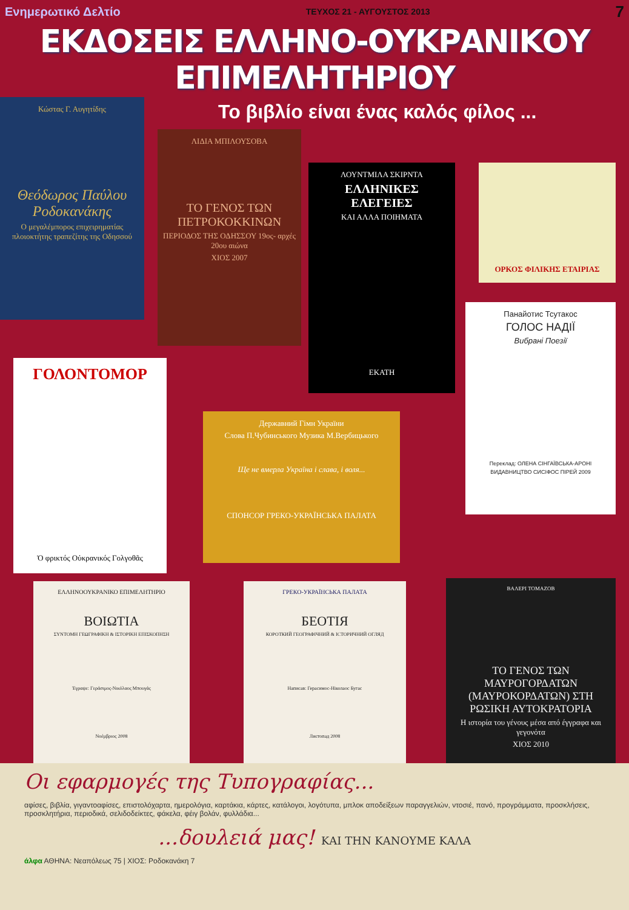Ενημερωτικό Δελτίο ΤΕΥΧΟΣ 21 - ΑΥΓΟΥΣΤΟΣ 2013 7
ΕΚΔΟΣΕΙΣ ΕΛΛΗΝΟ-ΟΥΚΡΑΝΙΚΟΥ ΕΠΙΜΕΛΗΤΗΡΙΟΥ
Κώστας Γ. Αυγητίδης
Θεόδωρος Παύλου Ροδοκανάκης
Ο μεγαλέμπορος επιχειρηματίας πλοιοκτήτης τραπεζίτης της Οδησσού
Το βιβλίο είναι ένας καλός φίλος ...
ΛΙΔΙΑ ΜΠΙΛΟΥΣΟΒΑ
ΤΟ ΓΕΝΟΣ ΤΩΝ ΠΕΤΡΟΚΟΚΚΙΝΩΝ
ΠΕΡΙΟΔΟΣ ΤΗΣ ΟΔΗΣΣΟΥ 19ος- αρχές 20ου αιώνα
ΧΙΟΣ 2007
ΛΟΥΝΤΜΙΛΑ ΣΚΙΡΝΤΑ
ΕΛΛΗΝΙΚΕΣ ΕΛΕΓΕΙΕΣ
ΚΑΙ ΑΛΛΑ ΠΟΙΗΜΑΤΑ
ΕΚΑΤΗ
ΟΡΚΟΣ ΦΙΛΙΚΗΣ ΕΤΑΙΡΙΑΣ
Панайотис Тсутакос
ГОЛОС НАДІЇ
Вибрані Поезії
Переклад: ОЛЕНА СІНГАЇВСЬКА-АРОНІ
ВИДАВНИЦТВО СИСІФОС ПІРЕЙ 2009
ΓΟΛΟΝΤΟΜΟΡ
Ὁ φρικτός Οὐκρανικός Γολγοθᾶς
Державний Гімн України
Слова П.Чубинського Музика М.Вербицького
Ще не вмерла Україна і слава, і воля...
СПОНСОР ГРЕКО-УКРАЇНСЬКА ПАЛАТА
ΒΑΛΕΡΙ ΤΟΜΑΖΟΒ
ΤΟ ΓΕΝΟΣ ΤΩΝ ΜΑΥΡΟΓΟΡΔΑΤΩΝ (ΜΑΥΡΟΚΟΡΔΑΤΩΝ) ΣΤΗ ΡΩΣΙΚΗ ΑΥΤΟΚΡΑΤΟΡΙΑ
Η ιστορία του γένους μέσα από έγγραφα και γεγονότα
ΧΙΟΣ 2010
ΕΛΛΗΝΟΟΥΚΡΑΝΙΚΟ ΕΠΙΜΕΛΗΤΗΡΙΟ
ΒΟΙΩΤΙΑ
ΣΥΝΤΟΜΗ ΓΕΩΓΡΑΦΙΚΗ & ΙΣΤΟΡΙΚΗ ΕΠΙΣΚΟΠΗΣΗ
Έγραψε: Γεράσιμος-Νικόλαος Μπουγάς
Νοέμβριος 2008
ГРЕКО-УКРАЇНСЬКА ПАЛАТА
БЕОТІЯ
КОРОТКИЙ ГЕОГРАФІЧНИЙ & ІСТОРИЧНИЙ ОГЛЯД
Написав: Герасимос-Ніколаос Бугас
Листопад 2008
Οι εφαρμογές της Τυπογραφίας...
αφίσες, βιβλία, γιγαντοαφίσες, επιστολόχαρτα, ημερολόγια, καρτάκια, κάρτες, κατάλογοι, λογότυπα, μπλοκ αποδείξεων παραγγελιών, ντοσιέ, πανό, προγράμματα, προσκλήσεις, προσκλητήρια, περιοδικά, σελιδοδείκτες, φάκελα, φέιγ βολάν, φυλλάδια...
...δουλειά μας! ΚΑΙ ΤΗΝ ΚΑΝΟΥΜΕ ΚΑΛΑ
άλφα ΑΘΗΝΑ: Νεαπόλεως 75 | ΧΙΟΣ: Ροδοκανάκη 7